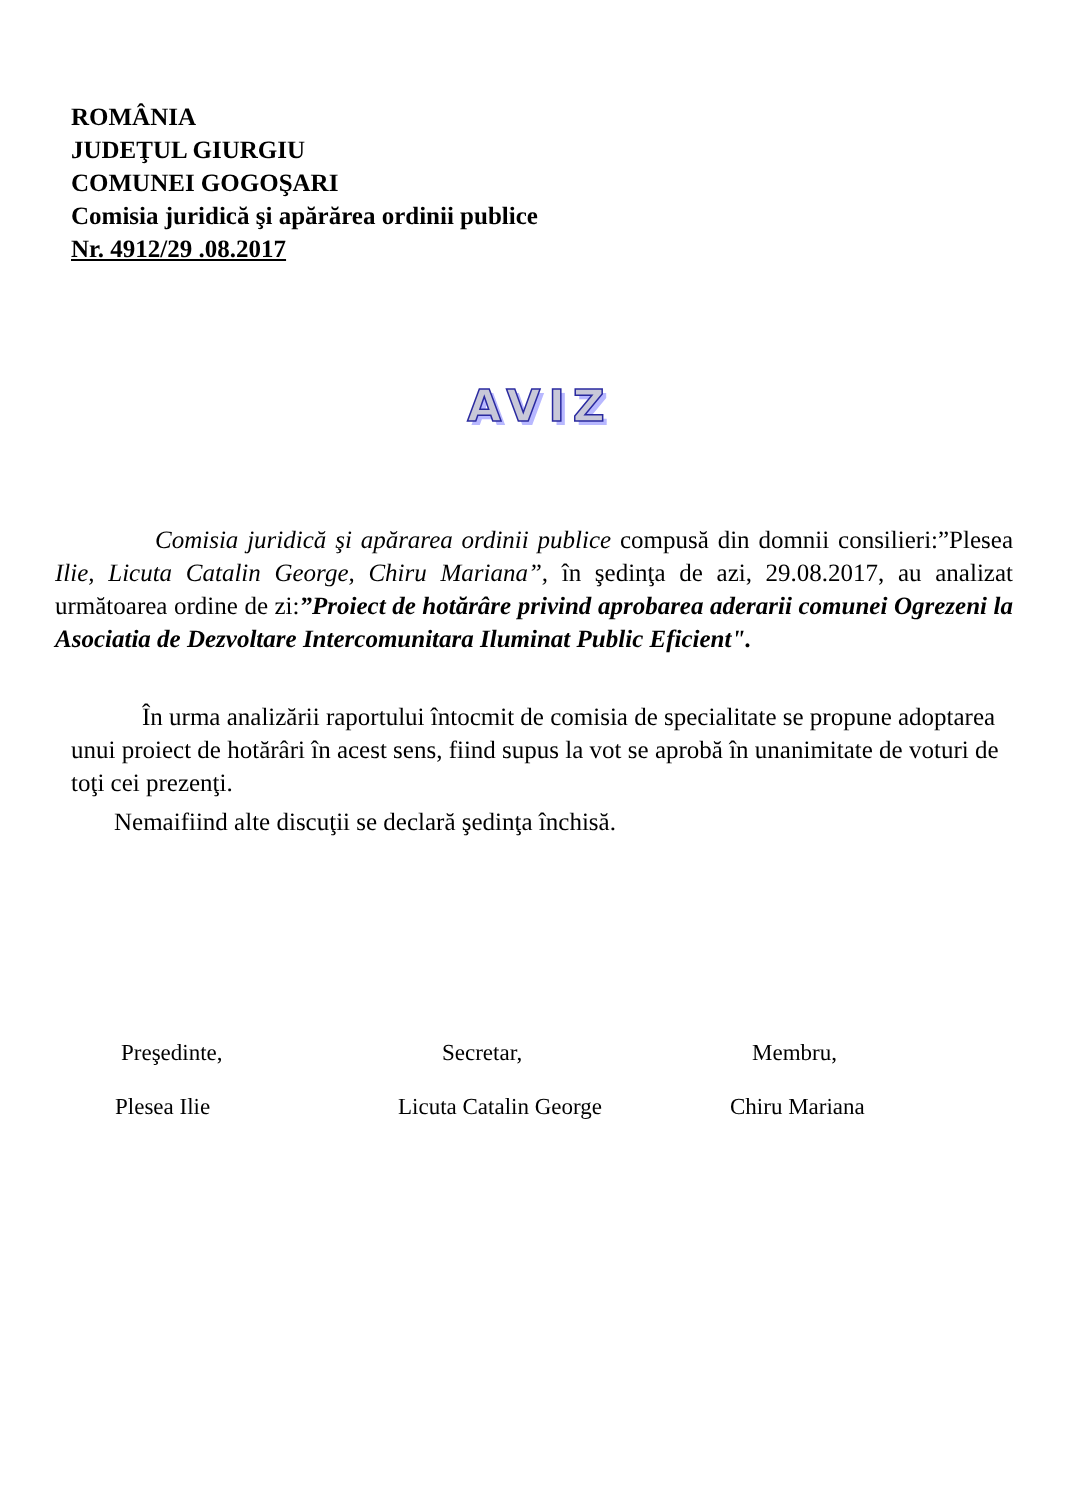ROMÂNIA
JUDEŢUL GIURGIU
COMUNEI GOGOŞARI
Comisia juridică şi apărărea ordinii publice
Nr. 4912/29 .08.2017
AVIZ
Comisia juridică şi apărarea ordinii publice compusă din domnii consilieri:”Plesea Ilie, Licuta Catalin George, Chiru Mariana”, în şedinţa de azi, 29.08.2017, au analizat următoarea ordine de zi:”Proiect de hotărâre privind aprobarea aderarii comunei Ogrezeni la Asociatia de Dezvoltare Intercomunitara Iluminat Public Eficient".
În urma analizării raportului întocmit de comisia de specialitate se propune adoptarea unui proiect de hotărâri în acest sens, fiind supus la vot se aprobă în unanimitate de voturi de toţi cei prezenţi.
Nemaifiind alte discuţii se declară şedinţa închisă.
Preşedinte, Secretar, Membru,
Plesea Ilie Licuta Catalin George Chiru Mariana